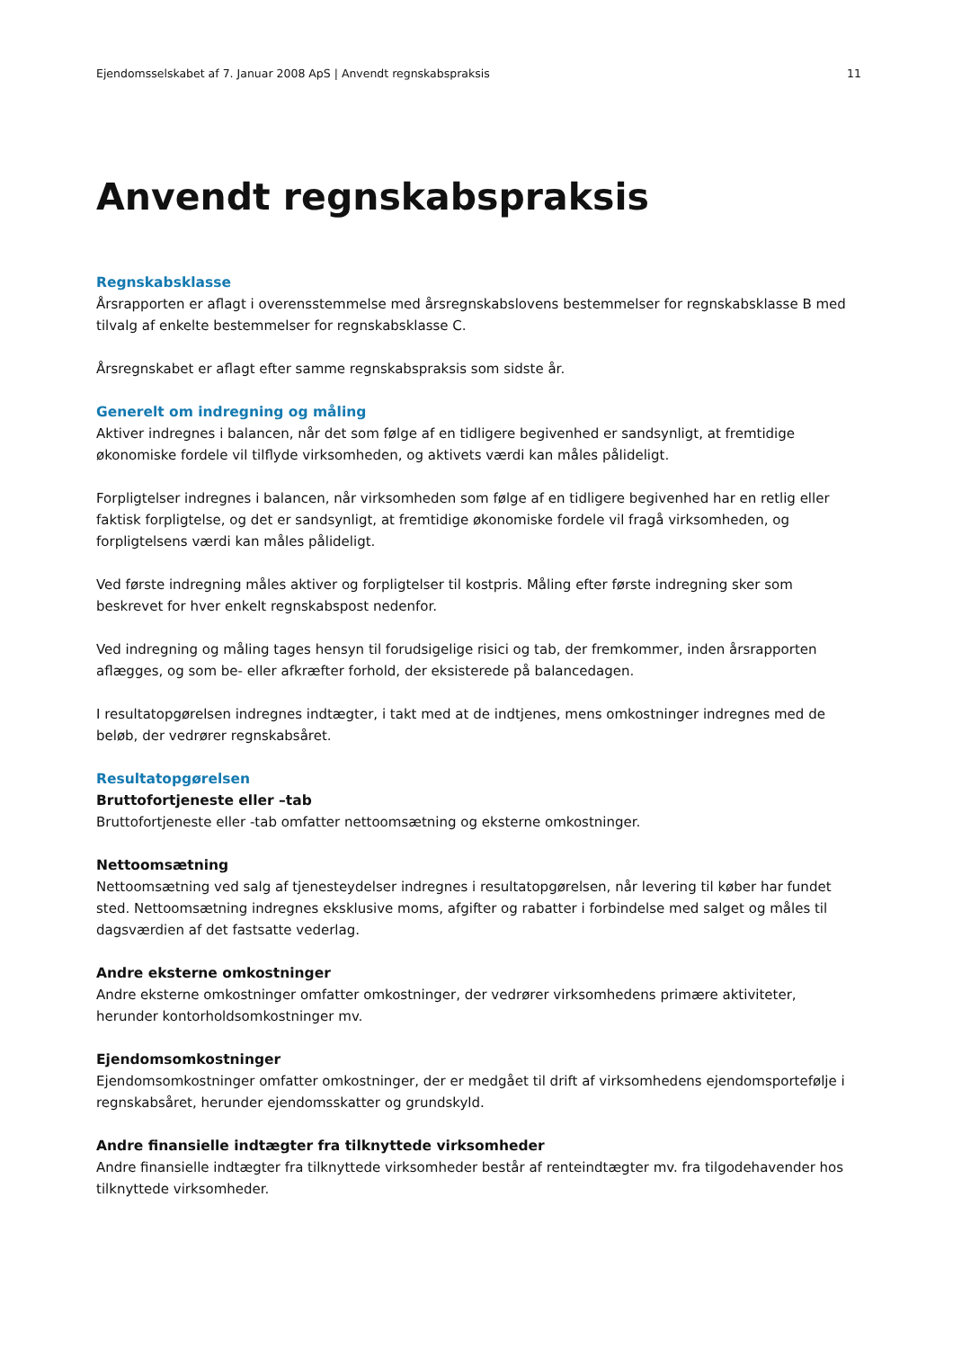Ejendomsselskabet af 7. Januar 2008 ApS | Anvendt regnskabspraksis 11
Anvendt regnskabspraksis
Regnskabsklasse
Årsrapporten er aflagt i overensstemmelse med årsregnskabslovens bestemmelser for regnskabsklasse B med tilvalg af enkelte bestemmelser for regnskabsklasse C.
Årsregnskabet er aflagt efter samme regnskabspraksis som sidste år.
Generelt om indregning og måling
Aktiver indregnes i balancen, når det som følge af en tidligere begivenhed er sandsynligt, at fremtidige økonomiske fordele vil tilflyde virksomheden, og aktivets værdi kan måles pålideligt.
Forpligtelser indregnes i balancen, når virksomheden som følge af en tidligere begivenhed har en retlig eller faktisk forpligtelse, og det er sandsynligt, at fremtidige økonomiske fordele vil fragå virksomheden, og forpligtelsens værdi kan måles pålideligt.
Ved første indregning måles aktiver og forpligtelser til kostpris. Måling efter første indregning sker som beskrevet for hver enkelt regnskabspost nedenfor.
Ved indregning og måling tages hensyn til forudsigelige risici og tab, der fremkommer, inden årsrapporten aflægges, og som be- eller afkræfter forhold, der eksisterede på balancedagen.
I resultatopgørelsen indregnes indtægter, i takt med at de indtjenes, mens omkostninger indregnes med de beløb, der vedrører regnskabsåret.
Resultatopgørelsen
Bruttofortjeneste eller –tab
Bruttofortjeneste eller -tab omfatter nettoomsætning og eksterne omkostninger.
Nettoomsætning
Nettoomsætning ved salg af tjenesteydelser indregnes i resultatopgørelsen, når levering til køber har fundet sted. Nettoomsætning indregnes eksklusive moms, afgifter og rabatter i forbindelse med salget og måles til dagsværdien af det fastsatte vederlag.
Andre eksterne omkostninger
Andre eksterne omkostninger omfatter omkostninger, der vedrører virksomhedens primære aktiviteter, herunder kontorholdsomkostninger mv.
Ejendomsomkostninger
Ejendomsomkostninger omfatter omkostninger, der er medgået til drift af virksomhedens ejendomsportefølje i regnskabsåret, herunder ejendomsskatter og grundskyld.
Andre finansielle indtægter fra tilknyttede virksomheder
Andre finansielle indtægter fra tilknyttede virksomheder består af renteindtægter mv. fra tilgodehavender hos tilknyttede virksomheder.